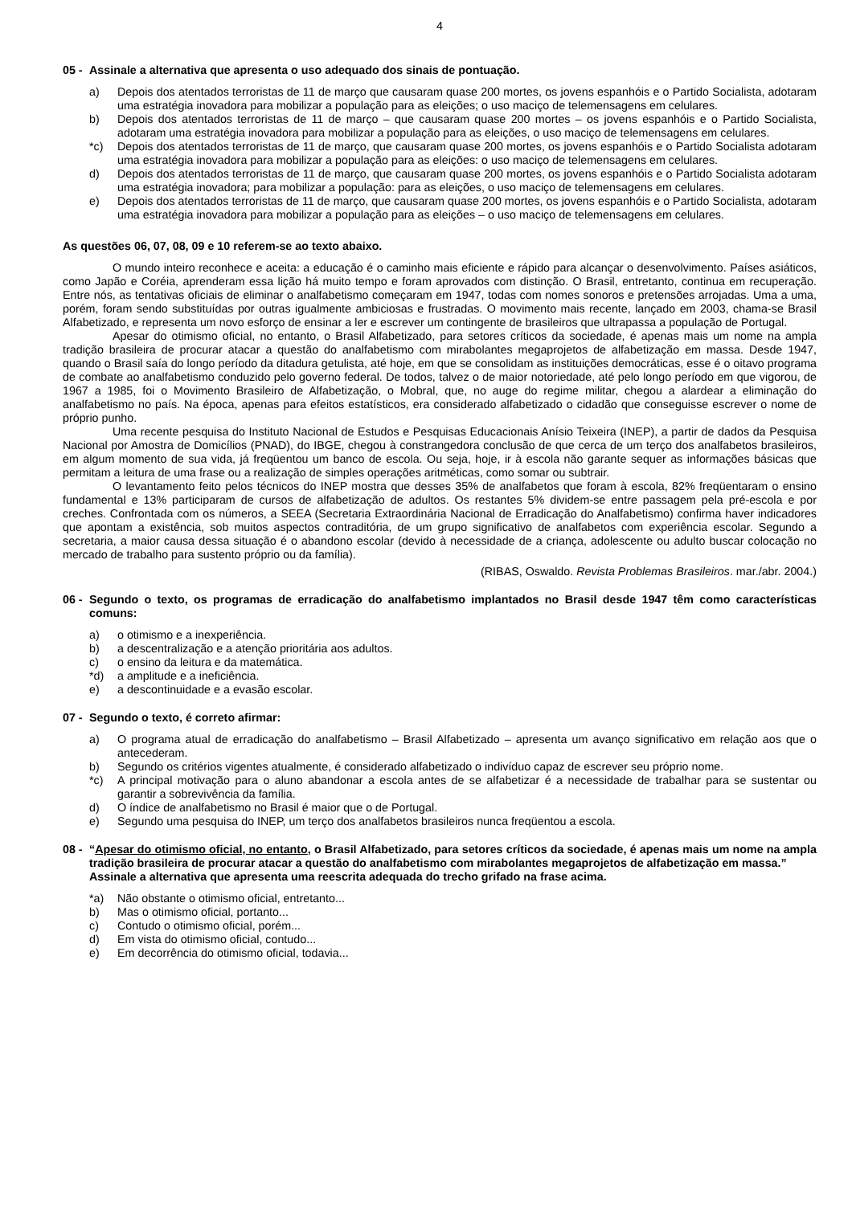4
05 - Assinale a alternativa que apresenta o uso adequado dos sinais de pontuação.
a) Depois dos atentados terroristas de 11 de março que causaram quase 200 mortes, os jovens espanhóis e o Partido Socialista, adotaram uma estratégia inovadora para mobilizar a população para as eleições; o uso maciço de telemensagens em celulares.
b) Depois dos atentados terroristas de 11 de março – que causaram quase 200 mortes – os jovens espanhóis e o Partido Socialista, adotaram uma estratégia inovadora para mobilizar a população para as eleições, o uso maciço de telemensagens em celulares.
*c) Depois dos atentados terroristas de 11 de março, que causaram quase 200 mortes, os jovens espanhóis e o Partido Socialista adotaram uma estratégia inovadora para mobilizar a população para as eleições: o uso maciço de telemensagens em celulares.
d) Depois dos atentados terroristas de 11 de março, que causaram quase 200 mortes, os jovens espanhóis e o Partido Socialista adotaram uma estratégia inovadora; para mobilizar a população: para as eleições, o uso maciço de telemensagens em celulares.
e) Depois dos atentados terroristas de 11 de março, que causaram quase 200 mortes, os jovens espanhóis e o Partido Socialista, adotaram uma estratégia inovadora para mobilizar a população para as eleições – o uso maciço de telemensagens em celulares.
As questões 06, 07, 08, 09 e 10 referem-se ao texto abaixo.
O mundo inteiro reconhece e aceita: a educação é o caminho mais eficiente e rápido para alcançar o desenvolvimento. Países asiáticos, como Japão e Coréia, aprenderam essa lição há muito tempo e foram aprovados com distinção. O Brasil, entretanto, continua em recuperação. Entre nós, as tentativas oficiais de eliminar o analfabetismo começaram em 1947, todas com nomes sonoros e pretensões arrojadas. Uma a uma, porém, foram sendo substituídas por outras igualmente ambiciosas e frustradas. O movimento mais recente, lançado em 2003, chama-se Brasil Alfabetizado, e representa um novo esforço de ensinar a ler e escrever um contingente de brasileiros que ultrapassa a população de Portugal.
Apesar do otimismo oficial, no entanto, o Brasil Alfabetizado, para setores críticos da sociedade, é apenas mais um nome na ampla tradição brasileira de procurar atacar a questão do analfabetismo com mirabolantes megaprojetos de alfabetização em massa. Desde 1947, quando o Brasil saía do longo período da ditadura getulista, até hoje, em que se consolidam as instituições democráticas, esse é o oitavo programa de combate ao analfabetismo conduzido pelo governo federal. De todos, talvez o de maior notoriedade, até pelo longo período em que vigorou, de 1967 a 1985, foi o Movimento Brasileiro de Alfabetização, o Mobral, que, no auge do regime militar, chegou a alardear a eliminação do analfabetismo no país. Na época, apenas para efeitos estatísticos, era considerado alfabetizado o cidadão que conseguisse escrever o nome de próprio punho.
Uma recente pesquisa do Instituto Nacional de Estudos e Pesquisas Educacionais Anísio Teixeira (INEP), a partir de dados da Pesquisa Nacional por Amostra de Domicílios (PNAD), do IBGE, chegou à constrangedora conclusão de que cerca de um terço dos analfabetos brasileiros, em algum momento de sua vida, já freqüentou um banco de escola. Ou seja, hoje, ir à escola não garante sequer as informações básicas que permitam a leitura de uma frase ou a realização de simples operações aritméticas, como somar ou subtrair.
O levantamento feito pelos técnicos do INEP mostra que desses 35% de analfabetos que foram à escola, 82% freqüentaram o ensino fundamental e 13% participaram de cursos de alfabetização de adultos. Os restantes 5% dividem-se entre passagem pela pré-escola e por creches. Confrontada com os números, a SEEA (Secretaria Extraordinária Nacional de Erradicação do Analfabetismo) confirma haver indicadores que apontam a existência, sob muitos aspectos contraditória, de um grupo significativo de analfabetos com experiência escolar. Segundo a secretaria, a maior causa dessa situação é o abandono escolar (devido à necessidade de a criança, adolescente ou adulto buscar colocação no mercado de trabalho para sustento próprio ou da família).
(RIBAS, Oswaldo. Revista Problemas Brasileiros. mar./abr. 2004.)
06 - Segundo o texto, os programas de erradicação do analfabetismo implantados no Brasil desde 1947 têm como características comuns:
a) o otimismo e a inexperiência.
b) a descentralização e a atenção prioritária aos adultos.
c) o ensino da leitura e da matemática.
*d) a amplitude e a ineficiência.
e) a descontinuidade e a evasão escolar.
07 - Segundo o texto, é correto afirmar:
a) O programa atual de erradicação do analfabetismo – Brasil Alfabetizado – apresenta um avanço significativo em relação aos que o antecederam.
b) Segundo os critérios vigentes atualmente, é considerado alfabetizado o indivíduo capaz de escrever seu próprio nome.
*c) A principal motivação para o aluno abandonar a escola antes de se alfabetizar é a necessidade de trabalhar para se sustentar ou garantir a sobrevivência da família.
d) O índice de analfabetismo no Brasil é maior que o de Portugal.
e) Segundo uma pesquisa do INEP, um terço dos analfabetos brasileiros nunca freqüentou a escola.
08 - “Apesar do otimismo oficial, no entanto, o Brasil Alfabetizado, para setores críticos da sociedade, é apenas mais um nome na ampla tradição brasileira de procurar atacar a questão do analfabetismo com mirabolantes megaprojetos de alfabetização em massa.”
Assinale a alternativa que apresenta uma reescrita adequada do trecho grifado na frase acima.
*a) Não obstante o otimismo oficial, entretanto...
b) Mas o otimismo oficial, portanto...
c) Contudo o otimismo oficial, porém...
d) Em vista do otimismo oficial, contudo...
e) Em decorrência do otimismo oficial, todavia...